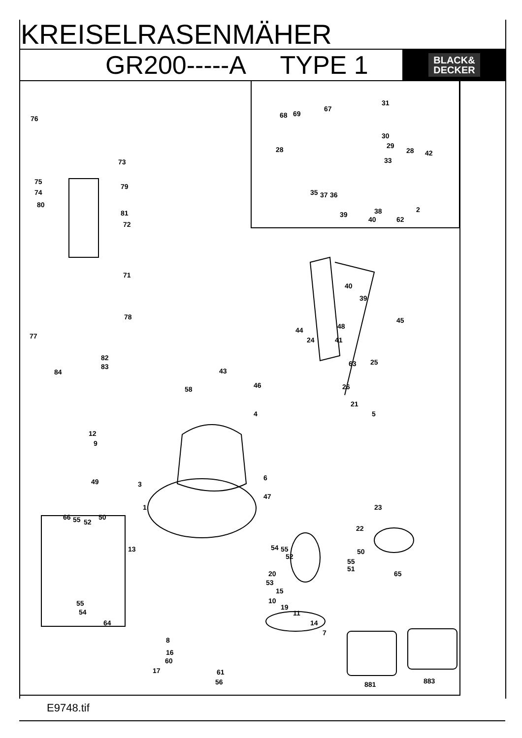KREISELRASENMÄHER
GR200-----A TYPE 1
BLACK&
DECKER
76
73
75
74
79
80
81
72
71
78
77
82
83
84
31
68 69
67
30
29 28 28 42
33
35 37 36
38 2
39
40 62
40
39
45
48 44
24 41
63 25
26
43
46 58
21
4 5
12
9
3
6
47
49
23 1
22
66 55 52
50
13 54 55
52
50
55
51
65 20
53
15
10
19
11
14
7
55
54
64
8
16
60
17 61
56 881 883
E9748.tif